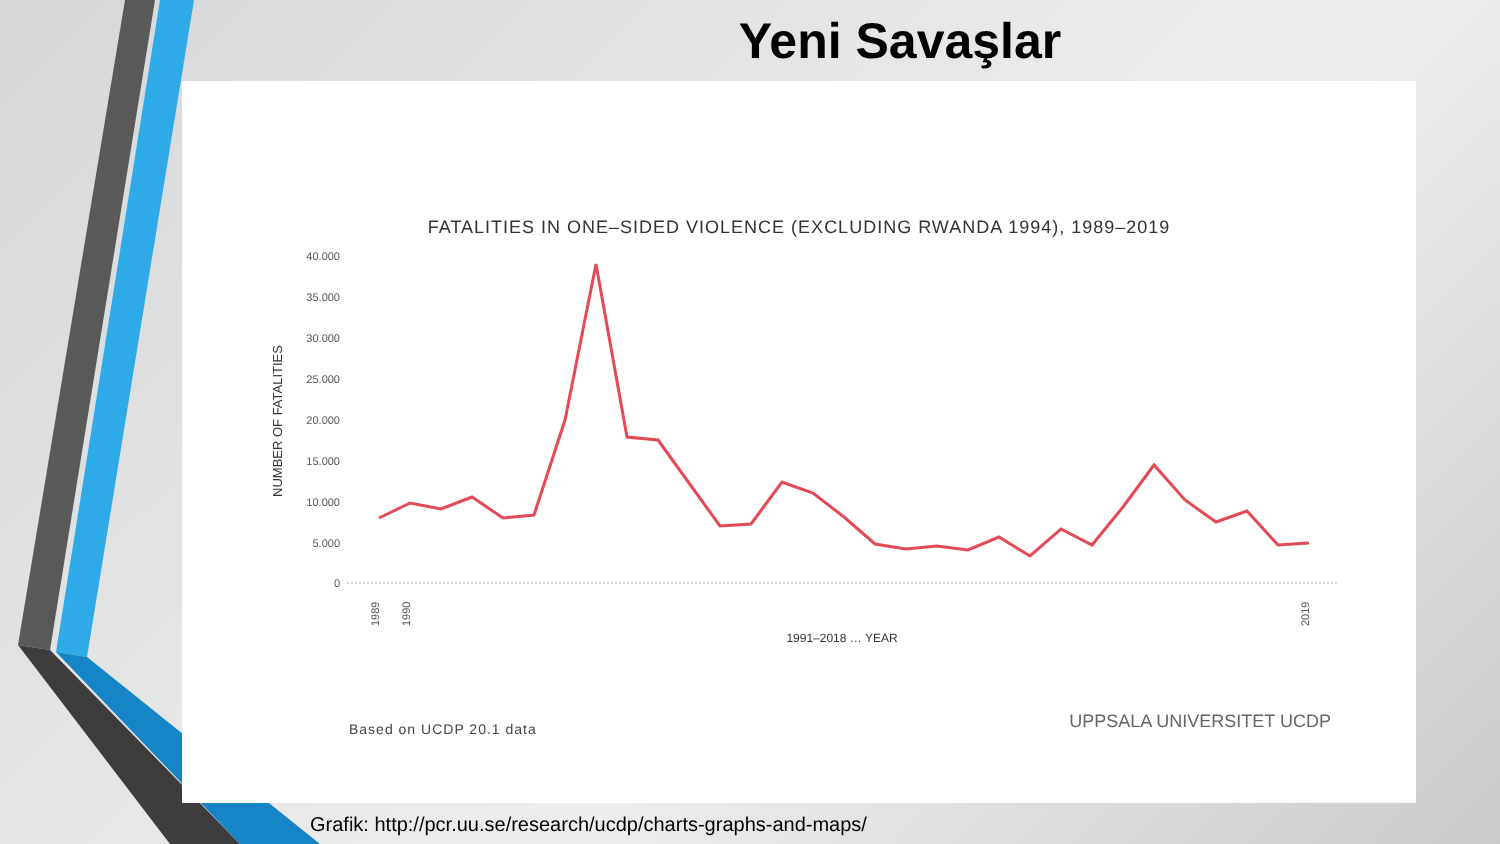Yeni Savaşlar
FATALITIES IN ONE–SIDED VIOLENCE (EXCLUDING RWANDA 1994), 1989–2019
40.000
35.000
30.000
25.000
20.000
15.000
10.000
5.000
0
NUMBER OF FATALITIES
1989
1990
2019
1991–2018 … YEAR
Based on UCDP 20.1 data UPPSALA UNIVERSITET UCDP
Grafik: http://pcr.uu.se/research/ucdp/charts-graphs-and-maps/